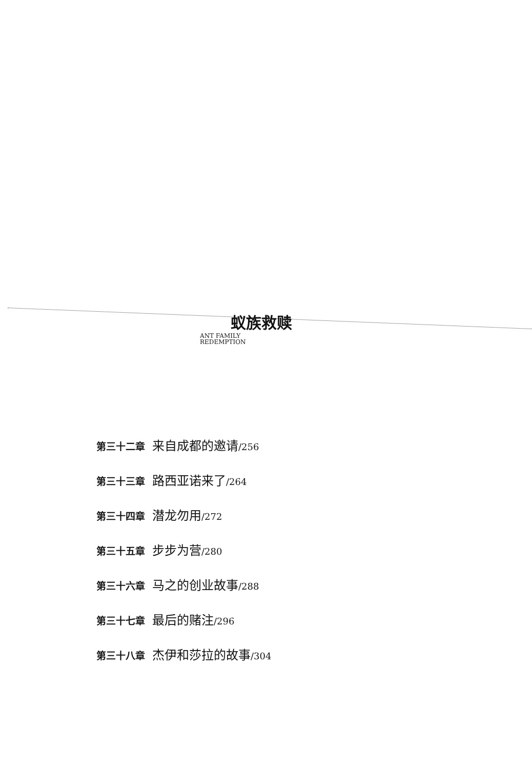蚁族救赎
ANT FAMILY
REDEMPTION
第三十二章 来自成都的邀请/256
第三十三章 路西亚诺来了/264
第三十四章 潜龙勿用/272
第三十五章 步步为营/280
第三十六章 马之的创业故事/288
第三十七章 最后的赌注/296
第三十八章 杰伊和莎拉的故事/304